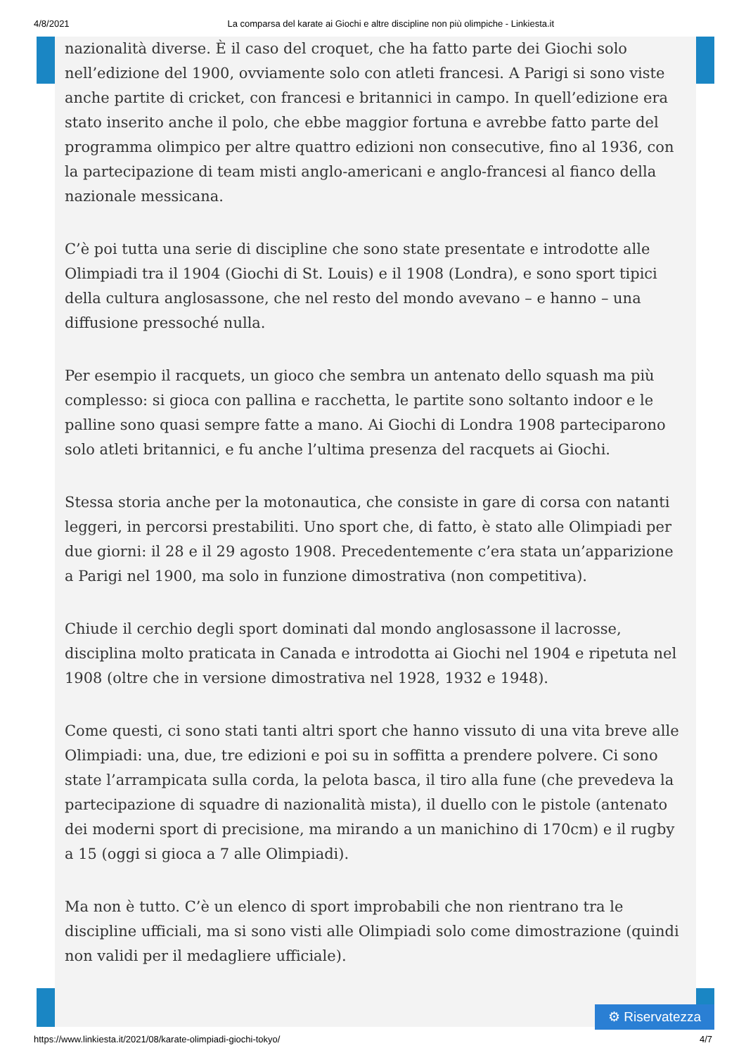4/8/2021 La comparsa del karate ai Giochi e altre discipline non più olimpiche - Linkiesta.it
nazionalità diverse. È il caso del croquet, che ha fatto parte dei Giochi solo nell’edizione del 1900, ovviamente solo con atleti francesi. A Parigi si sono viste anche partite di cricket, con francesi e britannici in campo. In quell’edizione era stato inserito anche il polo, che ebbe maggior fortuna e avrebbe fatto parte del programma olimpico per altre quattro edizioni non consecutive, fino al 1936, con la partecipazione di team misti anglo-americani e anglo-francesi al fianco della nazionale messicana.
C’è poi tutta una serie di discipline che sono state presentate e introdotte alle Olimpiadi tra il 1904 (Giochi di St. Louis) e il 1908 (Londra), e sono sport tipici della cultura anglosassone, che nel resto del mondo avevano – e hanno – una diffusione pressoché nulla.
Per esempio il racquets, un gioco che sembra un antenato dello squash ma più complesso: si gioca con pallina e racchetta, le partite sono soltanto indoor e le palline sono quasi sempre fatte a mano. Ai Giochi di Londra 1908 parteciparono solo atleti britannici, e fu anche l’ultima presenza del racquets ai Giochi.
Stessa storia anche per la motonautica, che consiste in gare di corsa con natanti leggeri, in percorsi prestabiliti. Uno sport che, di fatto, è stato alle Olimpiadi per due giorni: il 28 e il 29 agosto 1908. Precedentemente c’era stata un’apparizione a Parigi nel 1900, ma solo in funzione dimostrativa (non competitiva).
Chiude il cerchio degli sport dominati dal mondo anglosassone il lacrosse, disciplina molto praticata in Canada e introdotta ai Giochi nel 1904 e ripetuta nel 1908 (oltre che in versione dimostrativa nel 1928, 1932 e 1948).
Come questi, ci sono stati tanti altri sport che hanno vissuto di una vita breve alle Olimpiadi: una, due, tre edizioni e poi su in soffitta a prendere polvere. Ci sono state l’arrampicata sulla corda, la pelota basca, il tiro alla fune (che prevedeva la partecipazione di squadre di nazionalità mista), il duello con le pistole (antenato dei moderni sport di precisione, ma mirando a un manichino di 170cm) e il rugby a 15 (oggi si gioca a 7 alle Olimpiadi).
Ma non è tutto. C’è un elenco di sport improbabili che non rientrano tra le discipline ufficiali, ma si sono visti alle Olimpiadi solo come dimostrazione (quindi non validi per il medagliere ufficiale).
⚙ Riservatezza
https://www.linkiesta.it/2021/08/karate-olimpiadi-giochi-tokyo/ 4/7